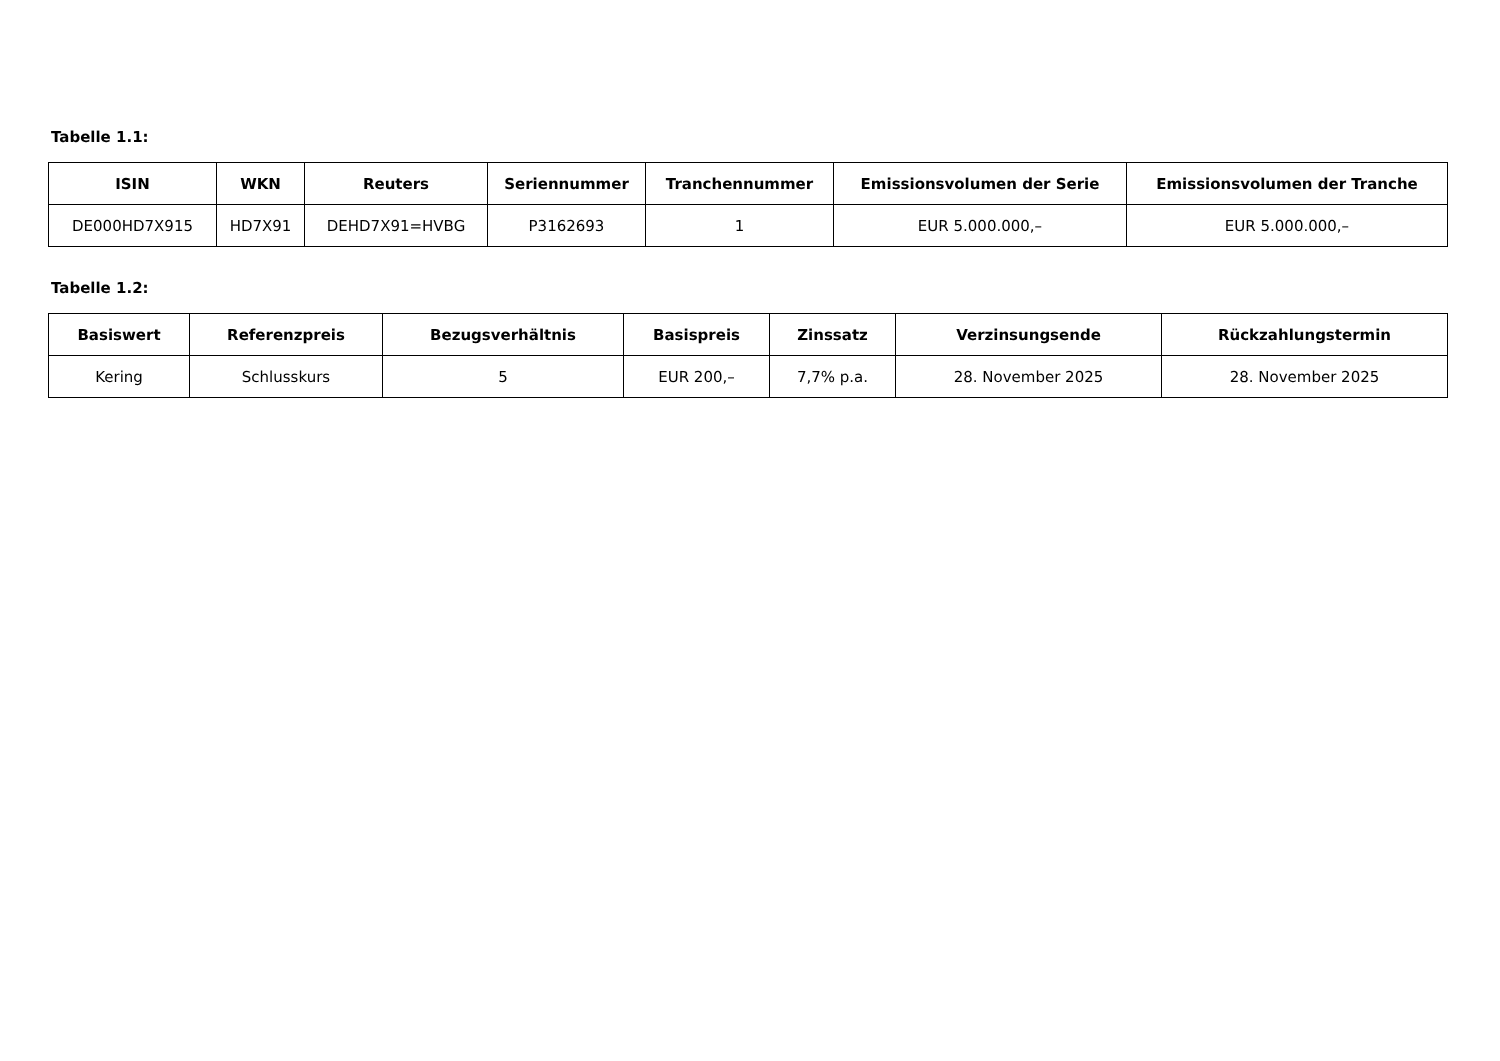Tabelle 1.1:
| ISIN | WKN | Reuters | Seriennummer | Tranchennummer | Emissionsvolumen der Serie | Emissionsvolumen der Tranche |
| --- | --- | --- | --- | --- | --- | --- |
| DE000HD7X915 | HD7X91 | DEHD7X91=HVBG | P3162693 | 1 | EUR 5.000.000,– | EUR 5.000.000,– |
Tabelle 1.2:
| Basiswert | Referenzpreis | Bezugsverhältnis | Basispreis | Zinssatz | Verzinsungsende | Rückzahlungstermin |
| --- | --- | --- | --- | --- | --- | --- |
| Kering | Schlusskurs | 5 | EUR 200,– | 7,7% p.a. | 28. November 2025 | 28. November 2025 |